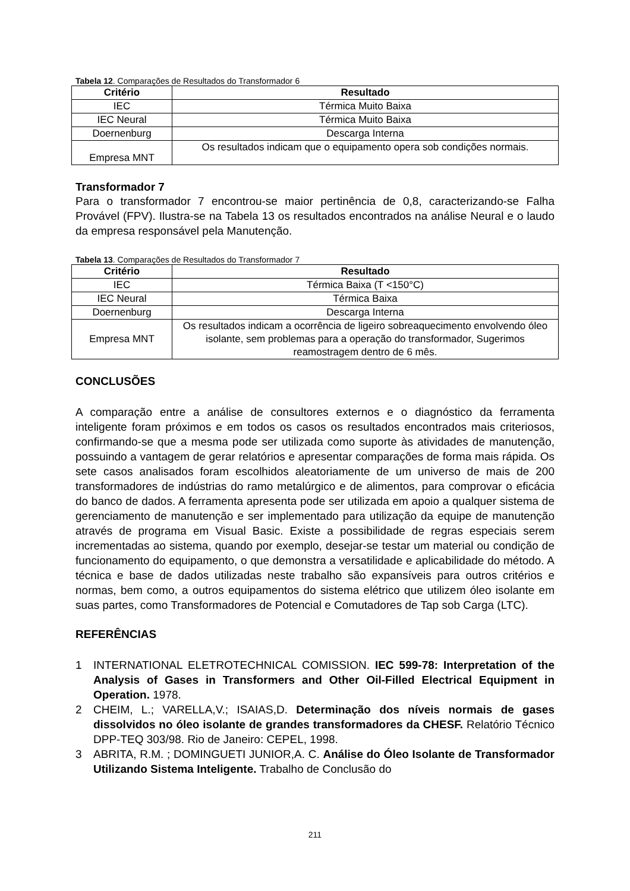Tabela 12. Comparações de Resultados do Transformador 6
| Critério | Resultado |
| --- | --- |
| IEC | Térmica Muito Baixa |
| IEC Neural | Térmica Muito Baixa |
| Doernenburg | Descarga Interna |
| Empresa MNT | Os resultados indicam que o equipamento opera sob condições normais. |
Transformador 7
Para o transformador 7 encontrou-se maior pertinência de 0,8, caracterizando-se Falha Provável (FPV). Ilustra-se na Tabela 13 os resultados encontrados na análise Neural e o laudo da empresa responsável pela Manutenção.
Tabela 13. Comparações de Resultados do Transformador 7
| Critério | Resultado |
| --- | --- |
| IEC | Térmica Baixa (T <150°C) |
| IEC Neural | Térmica Baixa |
| Doernenburg | Descarga Interna |
| Empresa MNT | Os resultados indicam a ocorrência de ligeiro sobreaquecimento envolvendo óleo isolante, sem problemas para a operação do transformador, Sugerimos reamostragem dentro de 6 mês. |
CONCLUSÕES
A comparação entre a análise de consultores externos e o diagnóstico da ferramenta inteligente foram próximos e em todos os casos os resultados encontrados mais criteriosos, confirmando-se que a mesma pode ser utilizada como suporte às atividades de manutenção, possuindo a vantagem de gerar relatórios e apresentar comparações de forma mais rápida. Os sete casos analisados foram escolhidos aleatoriamente de um universo de mais de 200 transformadores de indústrias do ramo metalúrgico e de alimentos, para comprovar o eficácia do banco de dados. A ferramenta apresenta pode ser utilizada em apoio a qualquer sistema de gerenciamento de manutenção e ser implementado para utilização da equipe de manutenção através de programa em Visual Basic. Existe a possibilidade de regras especiais serem incrementadas ao sistema, quando por exemplo, desejar-se testar um material ou condição de funcionamento do equipamento, o que demonstra a versatilidade e aplicabilidade do método. A técnica e base de dados utilizadas neste trabalho são expansíveis para outros critérios e normas, bem como, a outros equipamentos do sistema elétrico que utilizem óleo isolante em suas partes, como Transformadores de Potencial e Comutadores de Tap sob Carga (LTC).
REFERÊNCIAS
1 INTERNATIONAL ELETROTECHNICAL COMISSION. IEC 599-78: Interpretation of the Analysis of Gases in Transformers and Other Oil-Filled Electrical Equipment in Operation. 1978.
2 CHEIM, L.; VARELLA,V.; ISAIAS,D. Determinação dos níveis normais de gases dissolvidos no óleo isolante de grandes transformadores da CHESF. Relatório Técnico DPP-TEQ 303/98. Rio de Janeiro: CEPEL, 1998.
3 ABRITA, R.M. ; DOMINGUETI JUNIOR,A. C. Análise do Óleo Isolante de Transformador Utilizando Sistema Inteligente. Trabalho de Conclusão do
211